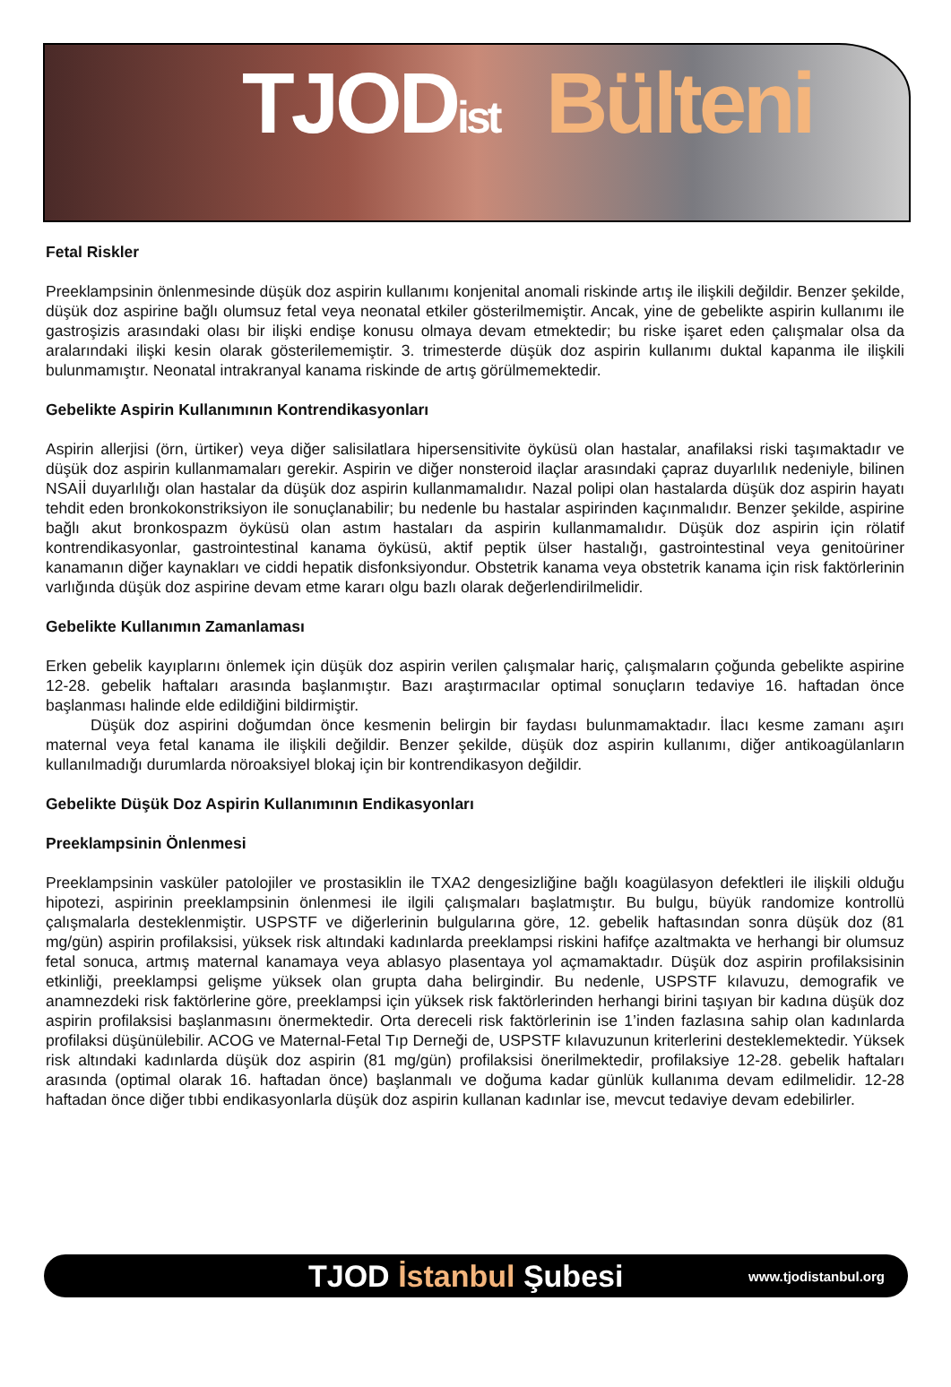TJODist Bülteni
Fetal Riskler
Preeklampsinin önlenmesinde düşük doz aspirin kullanımı konjenital anomali riskinde artış ile ilişkili değildir. Benzer şekilde, düşük doz aspirine bağlı olumsuz fetal veya neonatal etkiler gösterilmemiştir. Ancak, yine de gebelikte aspirin kullanımı ile gastroşizis arasındaki olası bir ilişki endişe konusu olmaya devam etmektedir; bu riske işaret eden çalışmalar olsa da aralarındaki ilişki kesin olarak gösterilememiştir. 3. trimesterde düşük doz aspirin kullanımı duktal kapanma ile ilişkili bulunmamıştır. Neonatal intrakranyal kanama riskinde de artış görülmemektedir.
Gebelikte Aspirin Kullanımının Kontrendikasyonları
Aspirin allerjisi (örn, ürtiker) veya diğer salisilatlara hipersensitivite öyküsü olan hastalar, anafilaksi riski taşımaktadır ve düşük doz aspirin kullanmamaları gerekir. Aspirin ve diğer nonsteroid ilaçlar arasındaki çapraz duyarlılık nedeniyle, bilinen NSAİİ duyarlılığı olan hastalar da düşük doz aspirin kullanmamalıdır. Nazal polipi olan hastalarda düşük doz aspirin hayatı tehdit eden bronkokonstriksiyon ile sonuçlanabilir; bu nedenle bu hastalar aspirinden kaçınmalıdır. Benzer şekilde, aspirine bağlı akut bronkospazm öyküsü olan astım hastaları da aspirin kullanmamalıdır. Düşük doz aspirin için rölatif kontrendikasyonlar, gastrointestinal kanama öyküsü, aktif peptik ülser hastalığı, gastrointestinal veya genitoüriner kanamanın diğer kaynakları ve ciddi hepatik disfonksiyondur. Obstetrik kanama veya obstetrik kanama için risk faktörlerinin varlığında düşük doz aspirine devam etme kararı olgu bazlı olarak değerlendirilmelidir.
Gebelikte Kullanımın Zamanlaması
Erken gebelik kayıplarını önlemek için düşük doz aspirin verilen çalışmalar hariç, çalışmaların çoğunda gebelikte aspirine 12-28. gebelik haftaları arasında başlanmıştır. Bazı araştırmacılar optimal sonuçların tedaviye 16. haftadan önce başlanması halinde elde edildiğini bildirmiştir.
Düşük doz aspirini doğumdan önce kesmenin belirgin bir faydası bulunmamaktadır. İlacı kesme zamanı aşırı maternal veya fetal kanama ile ilişkili değildir. Benzer şekilde, düşük doz aspirin kullanımı, diğer antikoagülanların kullanılmadığı durumlarda nöroaksiyel blokaj için bir kontrendikasyon değildir.
Gebelikte Düşük Doz Aspirin Kullanımının Endikasyonları
Preeklampsinin Önlenmesi
Preeklampsinin vasküler patolojiler ve prostasiklin ile TXA2 dengesizliğine bağlı koagülasyon defektleri ile ilişkili olduğu hipotezi, aspirinin preeklampsinin önlenmesi ile ilgili çalışmaları başlatmıştır. Bu bulgu, büyük randomize kontrollü çalışmalarla desteklenmiştir. USPSTF ve diğerlerinin bulgularına göre, 12. gebelik haftasından sonra düşük doz (81 mg/gün) aspirin profilaksisi, yüksek risk altındaki kadınlarda preeklampsi riskini hafifçe azaltmakta ve herhangi bir olumsuz fetal sonuca, artmış maternal kanamaya veya ablasyo plasentaya yol açmamaktadır. Düşük doz aspirin profilaksisinin etkinliği, preeklampsi gelişme yüksek olan grupta daha belirgindir. Bu nedenle, USPSTF kılavuzu, demografik ve anamnezdeki risk faktörlerine göre, preeklampsi için yüksek risk faktörlerinden herhangi birini taşıyan bir kadına düşük doz aspirin profilaksisi başlanmasını önermektedir. Orta dereceli risk faktörlerinin ise 1’inden fazlasına sahip olan kadınlarda profilaksi düşünülebilir. ACOG ve Maternal-Fetal Tıp Derneği de, USPSTF kılavuzunun kriterlerini desteklemektedir. Yüksek risk altındaki kadınlarda düşük doz aspirin (81 mg/gün) profilaksisi önerilmektedir, profilaksiye 12-28. gebelik haftaları arasında (optimal olarak 16. haftadan önce) başlanmalı ve doğuma kadar günlük kullanıma devam edilmelidir. 12-28 haftadan önce diğer tıbbi endikasyonlarla düşük doz aspirin kullanan kadınlar ise, mevcut tedaviye devam edebilirler.
TJOD İstanbul Şubesi
www.tjodistanbul.org